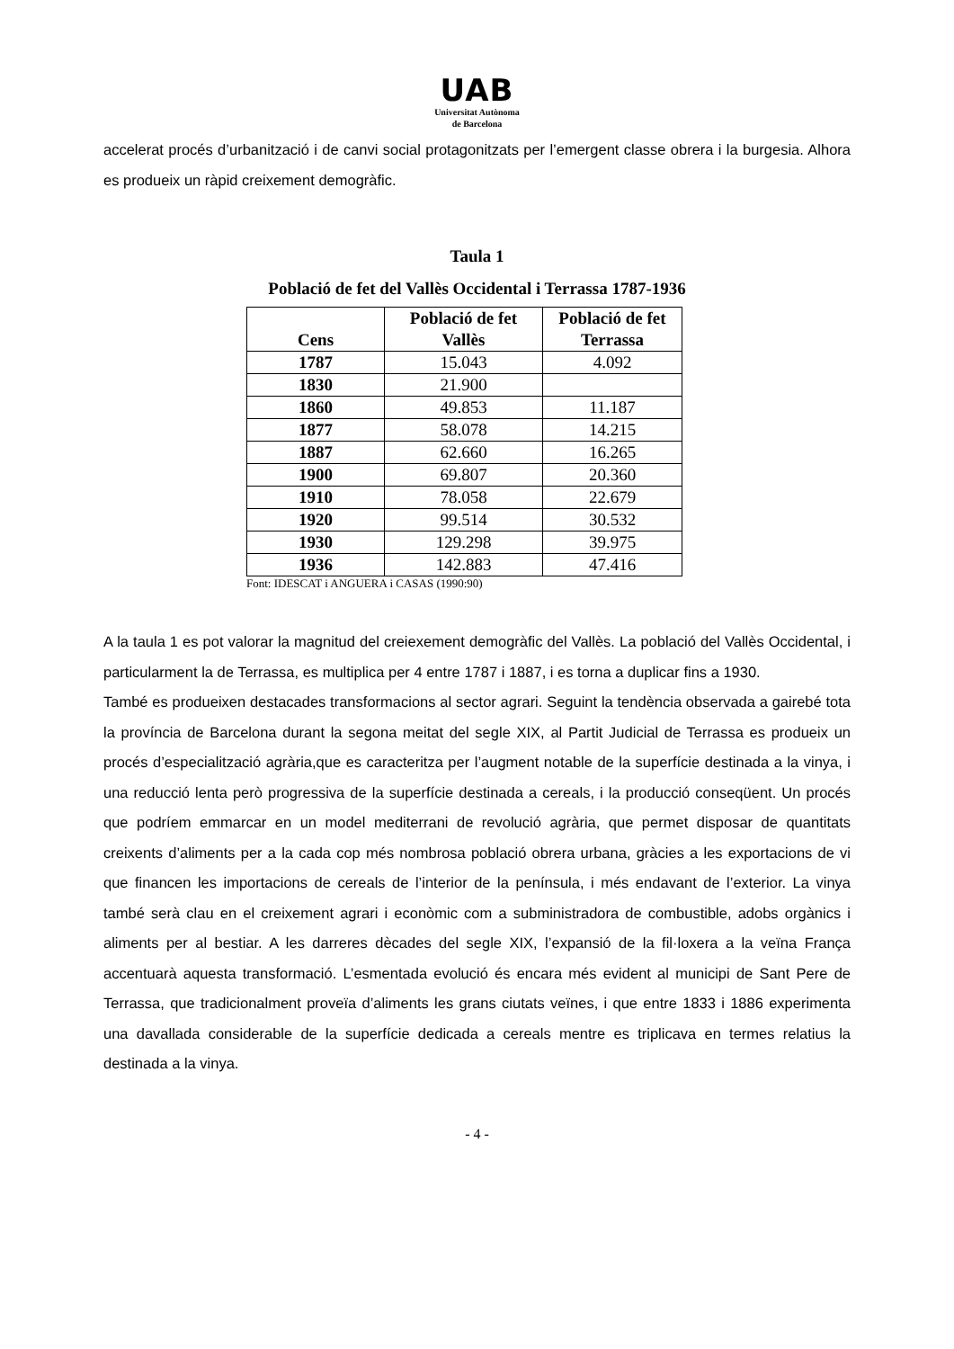UAB
Universitat Autònoma
de Barcelona
accelerat procés d’urbanització i de canvi social protagonitzats per l’emergent classe obrera i la burgesia. Alhora es produeix un ràpid creixement demogràfic.
Taula 1
Població de fet del Vallès Occidental i Terrassa 1787-1936
| Cens | Població de fet Vallès | Població de fet Terrassa |
| --- | --- | --- |
| 1787 | 15.043 | 4.092 |
| 1830 | 21.900 | |
| 1860 | 49.853 | 11.187 |
| 1877 | 58.078 | 14.215 |
| 1887 | 62.660 | 16.265 |
| 1900 | 69.807 | 20.360 |
| 1910 | 78.058 | 22.679 |
| 1920 | 99.514 | 30.532 |
| 1930 | 129.298 | 39.975 |
| 1936 | 142.883 | 47.416 |
Font: IDESCAT i ANGUERA i CASAS (1990:90)
A la taula 1 es pot valorar la magnitud del creiexement demogràfic del Vallès. La població del Vallès Occidental, i particularment la de Terrassa, es multiplica per 4 entre 1787 i 1887, i es torna a duplicar fins a 1930.
També es produeixen destacades transformacions al sector agrari. Seguint la tendència observada a gairebé tota la província de Barcelona durant la segona meitat del segle XIX, al Partit Judicial de Terrassa es produeix un procés d’especialització agrària,que es caracteritza per l’augment notable de la superfície destinada a la vinya, i una reducció lenta però progressiva de la superfície destinada a cereals, i la producció conseqüent. Un procés que podríem emmarcar en un model mediterrani de revolució agrària, que permet disposar de quantitats creixents d’aliments per a la cada cop més nombrosa població obrera urbana, gràcies a les exportacions de vi que financen les importacions de cereals de l’interior de la península, i més endavant de l’exterior. La vinya també serà clau en el creixement agrari i econòmic com a subministradora de combustible, adobs orgànics i aliments per al bestiar. A les darreres dècades del segle XIX, l’expansió de la fil·loxera a la veïna França accentuarà aquesta transformació. L’esmentada evolució és encara més evident al municipi de Sant Pere de Terrassa, que tradicionalment proveïa d’aliments les grans ciutats veïnes, i que entre 1833 i 1886 experimenta una davallada considerable de la superfície dedicada a cereals mentre es triplicava en termes relatius la destinada a la vinya.
- 4 -